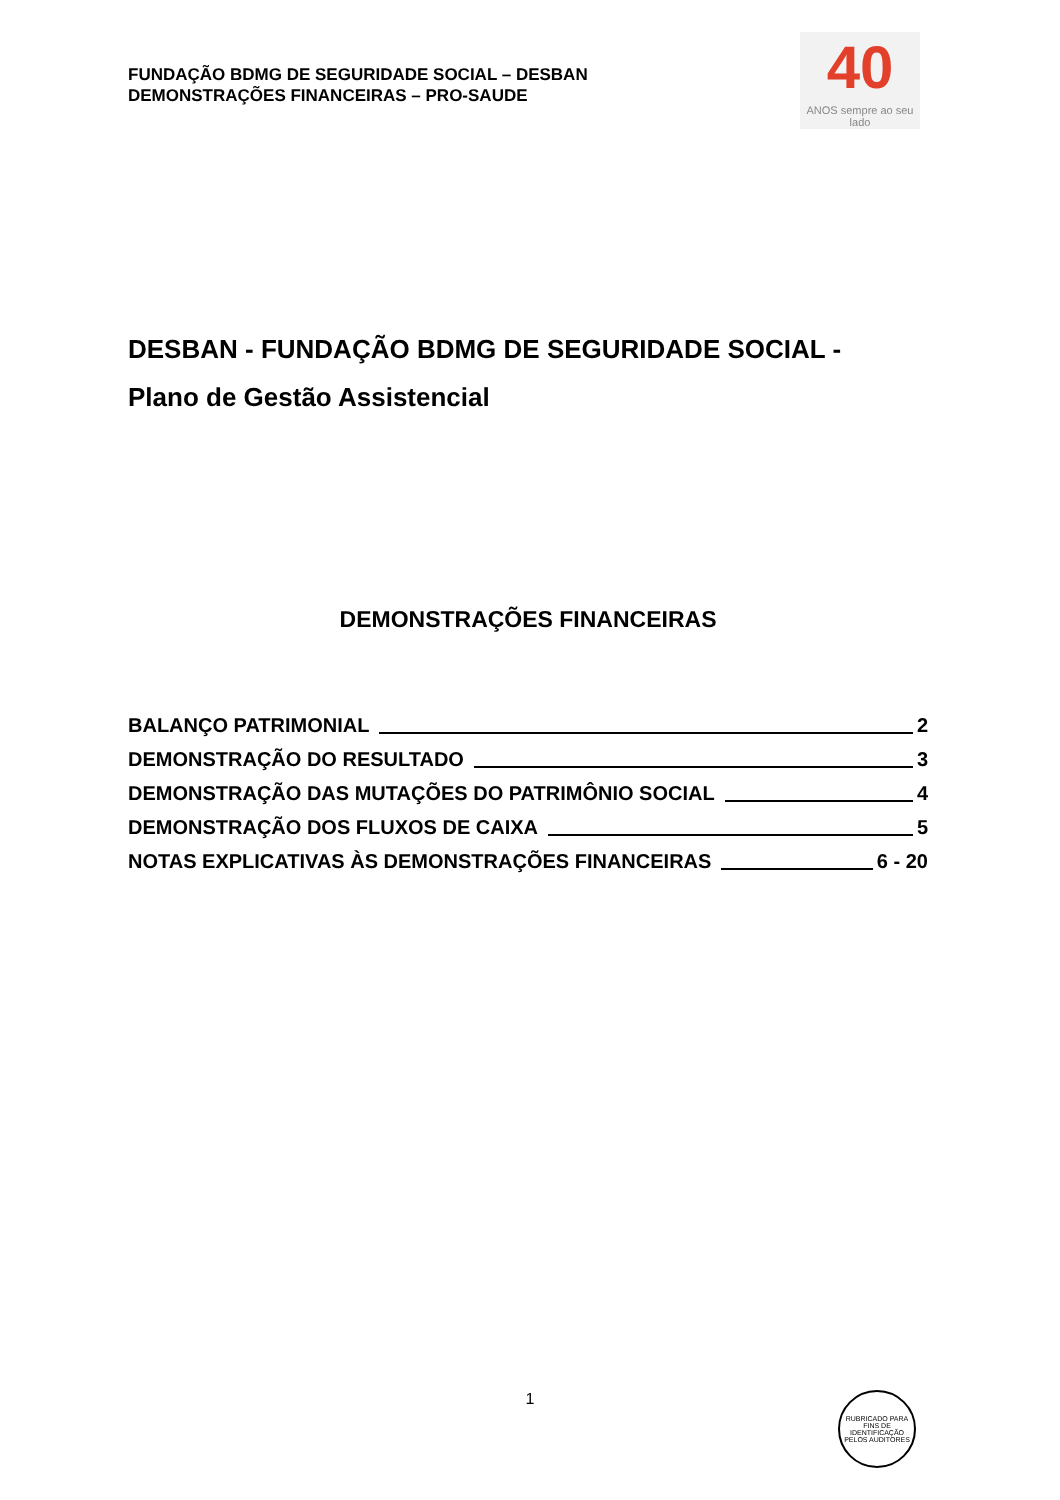FUNDAÇÃO BDMG DE SEGURIDADE SOCIAL – DESBAN
DEMONSTRAÇÕES FINANCEIRAS – PRO-SAUDE
40
ANOS sempre ao seu lado
DESBAN - FUNDAÇÃO BDMG DE SEGURIDADE SOCIAL -
Plano de Gestão Assistencial
DEMONSTRAÇÕES FINANCEIRAS
BALANÇO PATRIMONIAL 2
DEMONSTRAÇÃO DO RESULTADO 3
DEMONSTRAÇÃO DAS MUTAÇÕES DO PATRIMÔNIO SOCIAL 4
DEMONSTRAÇÃO DOS FLUXOS DE CAIXA 5
NOTAS EXPLICATIVAS ÀS DEMONSTRAÇÕES FINANCEIRAS 6 - 20
1
RUBRICADO PARA FINS DE IDENTIFICAÇÃO
PELOS AUDITORES